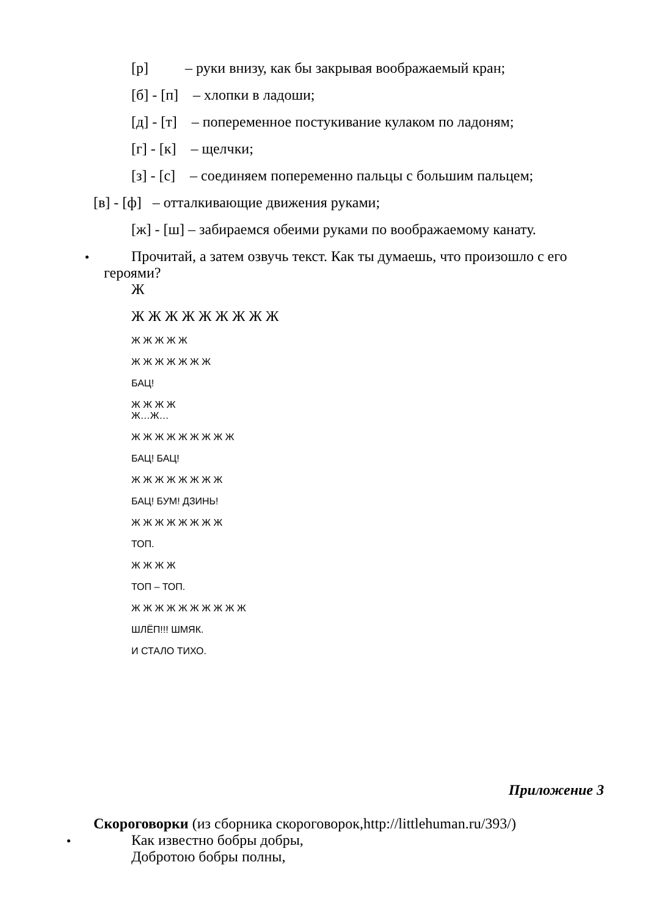[р] – руки внизу, как бы закрывая воображаемый кран;
[б] - [п] – хлопки в ладоши;
[д] - [т] – попеременное постукивание кулаком по ладоням;
[г] - [к] – щелчки;
[з] - [с] – соединяем попеременно пальцы с большим пальцем;
[в] - [ф] – отталкивающие движения руками;
[ж] - [ш] – забираемся обеими руками по воображаемому канату.
Прочитай, а затем озвучь текст. Как ты думаешь, что произошло с его
героями?
Ж
Ж Ж Ж Ж Ж Ж Ж Ж Ж
Ж Ж Ж Ж Ж
Ж Ж Ж Ж Ж Ж Ж
БАЦ!
Ж Ж Ж Ж
Ж…Ж…
Ж Ж Ж Ж Ж Ж Ж Ж Ж
БАЦ! БАЦ!
Ж Ж Ж Ж Ж Ж Ж Ж
БАЦ! БУМ! ДЗИНЬ!
Ж Ж Ж Ж Ж Ж Ж Ж
ТОП.
Ж Ж Ж Ж
ТОП – ТОП.
Ж Ж Ж Ж Ж Ж Ж Ж Ж Ж
ШЛЁП!!! ШМЯК.
И СТАЛО ТИХО.
Приложение 3
Скороговорки (из сборника скороговорок,http://littlehuman.ru/393/)
Как известно бобры добры,
Добротою бобры полны,